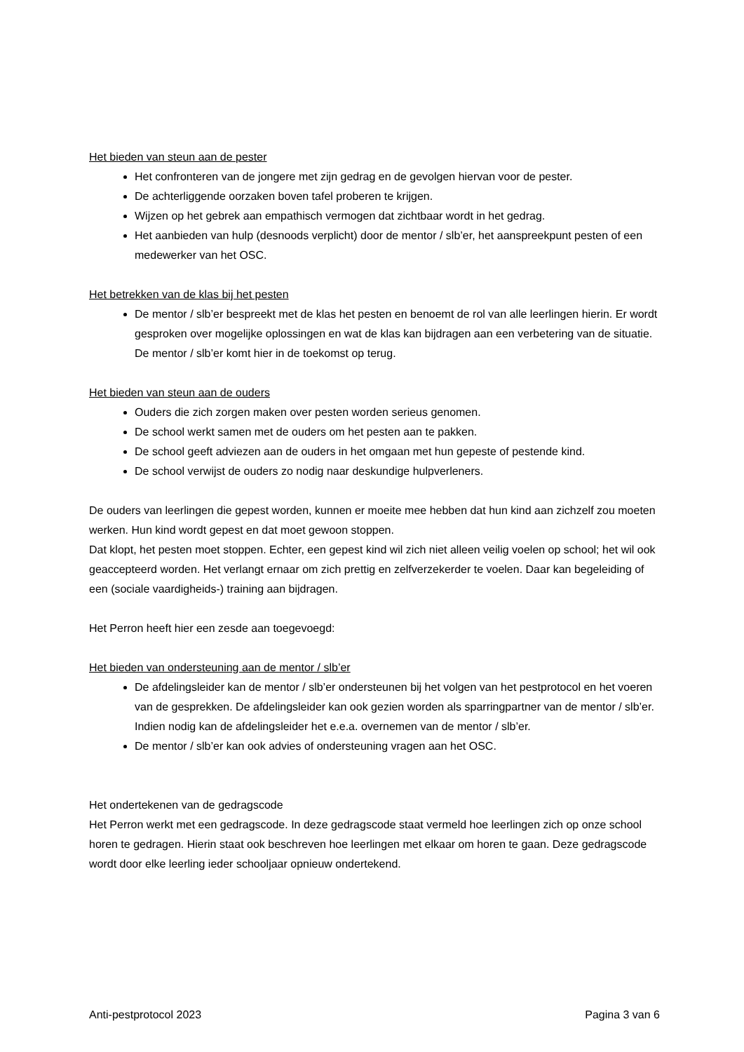Het bieden van steun aan de pester
Het confronteren van de jongere met zijn gedrag en de gevolgen hiervan voor de pester.
De achterliggende oorzaken boven tafel proberen te krijgen.
Wijzen op het gebrek aan empathisch vermogen dat zichtbaar wordt in het gedrag.
Het aanbieden van hulp (desnoods verplicht) door de mentor / slb’er, het aanspreekpunt pesten of een medewerker van het OSC.
Het betrekken van de klas bij het pesten
De mentor / slb’er bespreekt met de klas het pesten en benoemt de rol van alle leerlingen hierin. Er wordt gesproken over mogelijke oplossingen en wat de klas kan bijdragen aan een verbetering van de situatie. De mentor / slb’er komt hier in de toekomst op terug.
Het bieden van steun aan de ouders
Ouders die zich zorgen maken over pesten worden serieus genomen.
De school werkt samen met de ouders om het pesten aan te pakken.
De school geeft adviezen aan de ouders in het omgaan met hun gepeste of pestende kind.
De school verwijst de ouders zo nodig naar deskundige hulpverleners.
De ouders van leerlingen die gepest worden, kunnen er moeite mee hebben dat hun kind aan zichzelf zou moeten werken. Hun kind wordt gepest en dat moet gewoon stoppen.
Dat klopt, het pesten moet stoppen. Echter, een gepest kind wil zich niet alleen veilig voelen op school; het wil ook geaccepteerd worden. Het verlangt ernaar om zich prettig en zelfverzekerder te voelen. Daar kan begeleiding of een (sociale vaardigheids-) training aan bijdragen.
Het Perron heeft hier een zesde aan toegevoegd:
Het bieden van ondersteuning aan de mentor / slb’er
De afdelingsleider kan de mentor / slb’er ondersteunen bij het volgen van het pestprotocol en het voeren van de gesprekken. De afdelingsleider kan ook gezien worden als sparringpartner van de mentor / slb’er. Indien nodig kan de afdelingsleider het e.e.a. overnemen van de mentor / slb’er.
De mentor / slb’er kan ook advies of ondersteuning vragen aan het OSC.
Het ondertekenen van de gedragscode
Het Perron werkt met een gedragscode. In deze gedragscode staat vermeld hoe leerlingen zich op onze school horen te gedragen. Hierin staat ook beschreven hoe leerlingen met elkaar om horen te gaan. Deze gedragscode wordt door elke leerling ieder schooljaar opnieuw ondertekend.
Anti-pestprotocol 2023 Pagina 3 van 6